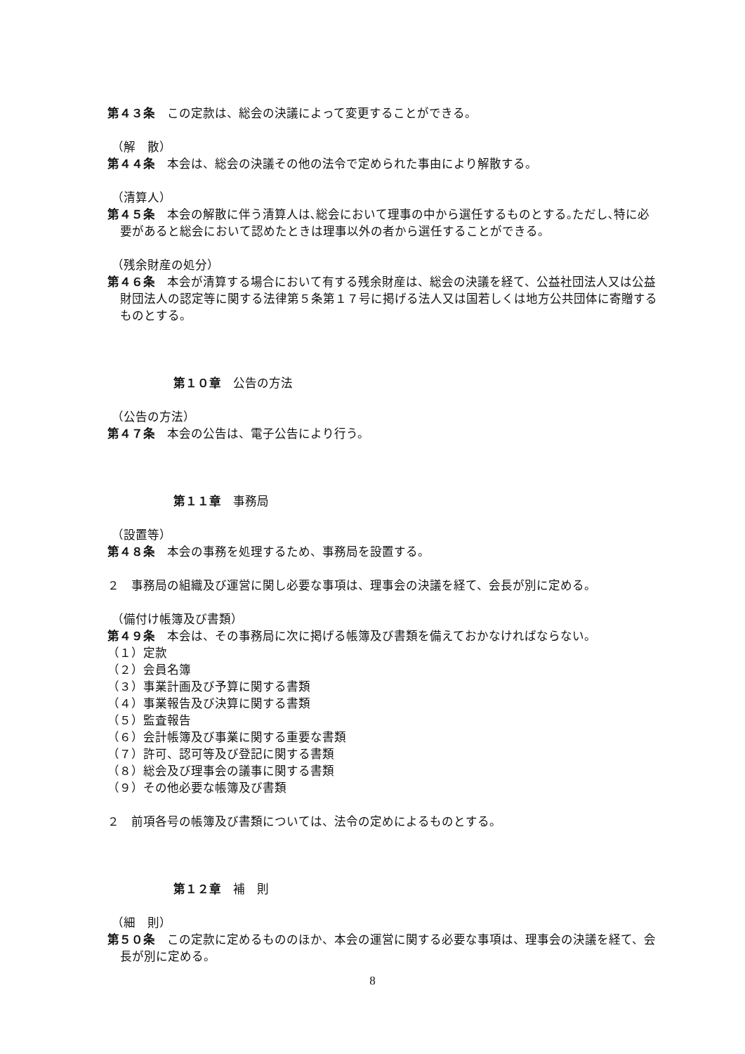第４３条　この定款は、総会の決議によって変更することができる。
（解　散）
第４４条　本会は、総会の決議その他の法令で定められた事由により解散する。
（清算人）
第４５条　本会の解散に伴う清算人は､総会において理事の中から選任するものとする｡ただし､特に必要があると総会において認めたときは理事以外の者から選任することができる。
（残余財産の処分）
第４６条　本会が清算する場合において有する残余財産は、総会の決議を経て、公益社団法人又は公益財団法人の認定等に関する法律第５条第１７号に掲げる法人又は国若しくは地方公共団体に寄贈するものとする。
第１０章　公告の方法
（公告の方法）
第４７条　本会の公告は、電子公告により行う。
第１１章　事務局
（設置等）
第４８条　本会の事務を処理するため、事務局を設置する。
２　事務局の組織及び運営に関し必要な事項は、理事会の決議を経て、会長が別に定める。
（備付け帳簿及び書類）
第４９条　本会は、その事務局に次に掲げる帳簿及び書類を備えておかなければならない。
（１）定款
（２）会員名簿
（３）事業計画及び予算に関する書類
（４）事業報告及び決算に関する書類
（５）監査報告
（６）会計帳簿及び事業に関する重要な書類
（７）許可、認可等及び登記に関する書類
（８）総会及び理事会の議事に関する書類
（９）その他必要な帳簿及び書類
２　前項各号の帳簿及び書類については、法令の定めによるものとする。
第１２章　補　則
（細　則）
第５０条　この定款に定めるもののほか、本会の運営に関する必要な事項は、理事会の決議を経て、会長が別に定める。
8